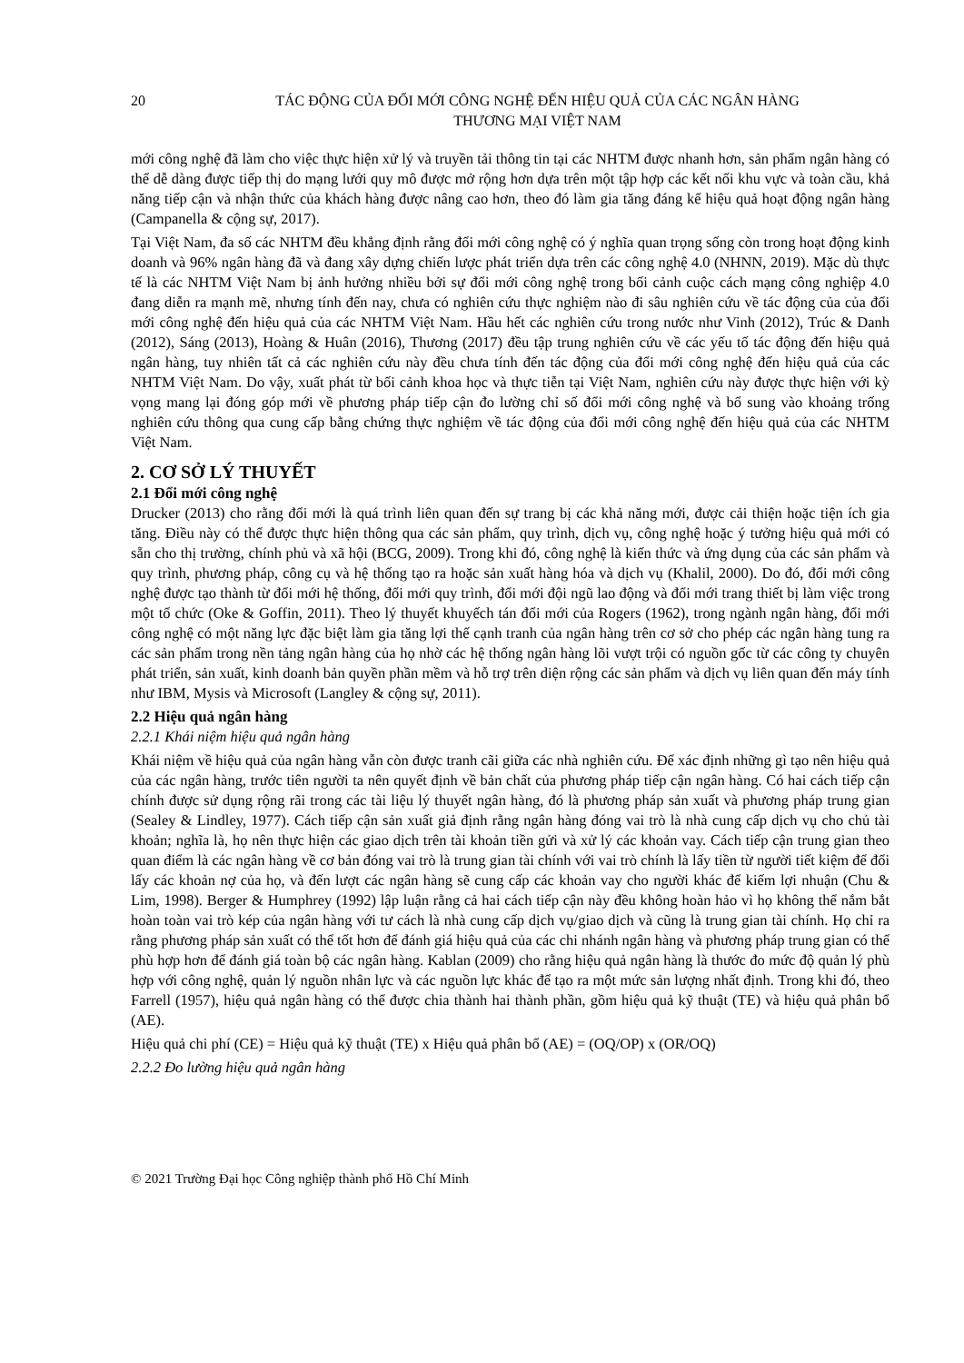20 TÁC ĐỘNG CỦA ĐỔI MỚI CÔNG NGHỆ ĐẾN HIỆU QUẢ CỦA CÁC NGÂN HÀNG
THƯƠNG MẠI VIỆT NAM
mới công nghệ đã làm cho việc thực hiện xử lý và truyền tải thông tin tại các NHTM được nhanh hơn, sản phẩm ngân hàng có thể dễ dàng được tiếp thị do mạng lưới quy mô được mở rộng hơn dựa trên một tập hợp các kết nối khu vực và toàn cầu, khả năng tiếp cận và nhận thức của khách hàng được nâng cao hơn, theo đó làm gia tăng đáng kể hiệu quả hoạt động ngân hàng (Campanella & cộng sự, 2017).
Tại Việt Nam, đa số các NHTM đều khẳng định rằng đổi mới công nghệ có ý nghĩa quan trọng sống còn trong hoạt động kinh doanh và 96% ngân hàng đã và đang xây dựng chiến lược phát triển dựa trên các công nghệ 4.0 (NHNN, 2019). Mặc dù thực tế là các NHTM Việt Nam bị ảnh hưởng nhiều bởi sự đổi mới công nghệ trong bối cảnh cuộc cách mạng công nghiệp 4.0 đang diễn ra mạnh mẽ, nhưng tính đến nay, chưa có nghiên cứu thực nghiệm nào đi sâu nghiên cứu về tác động của của đổi mới công nghệ đến hiệu quả của các NHTM Việt Nam. Hầu hết các nghiên cứu trong nước như Vinh (2012), Trúc & Danh (2012), Sáng (2013), Hoàng & Huân (2016), Thương (2017) đều tập trung nghiên cứu về các yếu tố tác động đến hiệu quả ngân hàng, tuy nhiên tất cả các nghiên cứu này đều chưa tính đến tác động của đổi mới công nghệ đến hiệu quả của các NHTM Việt Nam. Do vậy, xuất phát từ bối cảnh khoa học và thực tiễn tại Việt Nam, nghiên cứu này được thực hiện với kỳ vọng mang lại đóng góp mới về phương pháp tiếp cận đo lường chỉ số đổi mới công nghệ và bổ sung vào khoảng trống nghiên cứu thông qua cung cấp bằng chứng thực nghiệm về tác động của đổi mới công nghệ đến hiệu quả của các NHTM Việt Nam.
2. CƠ SỞ LÝ THUYẾT
2.1 Đổi mới công nghệ
Drucker (2013) cho rằng đổi mới là quá trình liên quan đến sự trang bị các khả năng mới, được cải thiện hoặc tiện ích gia tăng. Điều này có thể được thực hiện thông qua các sản phẩm, quy trình, dịch vụ, công nghệ hoặc ý tưởng hiệu quả mới có sẵn cho thị trường, chính phủ và xã hội (BCG, 2009). Trong khi đó, công nghệ là kiến thức và ứng dụng của các sản phẩm và quy trình, phương pháp, công cụ và hệ thống tạo ra hoặc sản xuất hàng hóa và dịch vụ (Khalil, 2000). Do đó, đổi mới công nghệ được tạo thành từ đổi mới hệ thống, đổi mới quy trình, đổi mới đội ngũ lao động và đổi mới trang thiết bị làm việc trong một tổ chức (Oke & Goffin, 2011). Theo lý thuyết khuyếch tán đổi mới của Rogers (1962), trong ngành ngân hàng, đổi mới công nghệ có một năng lực đặc biệt làm gia tăng lợi thế cạnh tranh của ngân hàng trên cơ sở cho phép các ngân hàng tung ra các sản phẩm trong nền tảng ngân hàng của họ nhờ các hệ thống ngân hàng lõi vượt trội có nguồn gốc từ các công ty chuyên phát triển, sản xuất, kinh doanh bản quyền phần mềm và hỗ trợ trên diện rộng các sản phẩm và dịch vụ liên quan đến máy tính như IBM, Mysis và Microsoft (Langley & cộng sự, 2011).
2.2 Hiệu quả ngân hàng
2.2.1 Khái niệm hiệu quả ngân hàng
Khái niệm về hiệu quả của ngân hàng vẫn còn được tranh cãi giữa các nhà nghiên cứu. Để xác định những gì tạo nên hiệu quả của các ngân hàng, trước tiên người ta nên quyết định về bản chất của phương pháp tiếp cận ngân hàng. Có hai cách tiếp cận chính được sử dụng rộng rãi trong các tài liệu lý thuyết ngân hàng, đó là phương pháp sản xuất và phương pháp trung gian (Sealey & Lindley, 1977). Cách tiếp cận sản xuất giả định rằng ngân hàng đóng vai trò là nhà cung cấp dịch vụ cho chủ tài khoản; nghĩa là, họ nên thực hiện các giao dịch trên tài khoản tiền gửi và xử lý các khoản vay. Cách tiếp cận trung gian theo quan điểm là các ngân hàng về cơ bản đóng vai trò là trung gian tài chính với vai trò chính là lấy tiền từ người tiết kiệm để đổi lấy các khoản nợ của họ, và đến lượt các ngân hàng sẽ cung cấp các khoản vay cho người khác để kiếm lợi nhuận (Chu & Lim, 1998). Berger & Humphrey (1992) lập luận rằng cả hai cách tiếp cận này đều không hoàn hảo vì họ không thể nắm bắt hoàn toàn vai trò kép của ngân hàng với tư cách là nhà cung cấp dịch vụ/giao dịch và cũng là trung gian tài chính. Họ chỉ ra rằng phương pháp sản xuất có thể tốt hơn để đánh giá hiệu quả của các chi nhánh ngân hàng và phương pháp trung gian có thể phù hợp hơn để đánh giá toàn bộ các ngân hàng. Kablan (2009) cho rằng hiệu quả ngân hàng là thước đo mức độ quản lý phù hợp với công nghệ, quản lý nguồn nhân lực và các nguồn lực khác để tạo ra một mức sản lượng nhất định. Trong khi đó, theo Farrell (1957), hiệu quả ngân hàng có thể được chia thành hai thành phần, gồm hiệu quả kỹ thuật (TE) và hiệu quả phân bổ (AE).
Hiệu quả chi phí (CE) = Hiệu quả kỹ thuật (TE) x Hiệu quả phân bổ (AE) = (OQ/OP) x (OR/OQ)
2.2.2 Đo lường hiệu quả ngân hàng
© 2021 Trường Đại học Công nghiệp thành phố Hồ Chí Minh